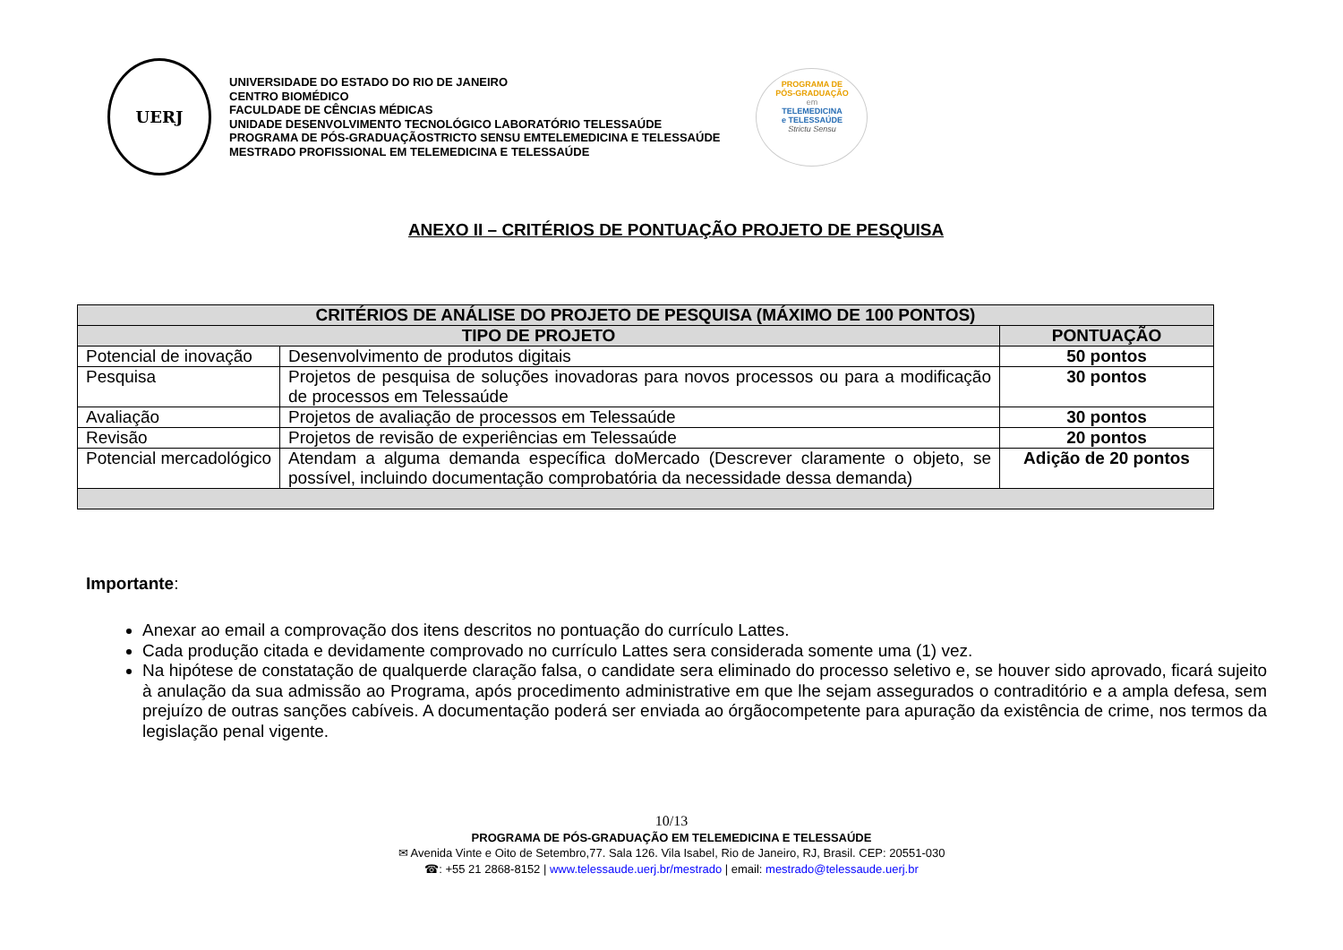UERJ
UNIVERSIDADE DO ESTADO DO RIO DE JANEIRO
CENTRO BIOMÉDICO
FACULDADE DE CÊNCIAS MÉDICAS
UNIDADE DESENVOLVIMENTO TECNOLÓGICO LABORATÓRIO TELESSAÚDE
PROGRAMA DE PÓS-GRADUAÇÃOSTRICTO SENSU EMTELEMEDICINA E TELESSAÚDE
MESTRADO PROFISSIONAL EM TELEMEDICINA E TELESSAÚDE
PROGRAMA DE
PÓS-GRADUAÇÃO
em
TELEMEDICINA
e TELESSAÚDE
Strictu Sensu
ANEXO II – CRITÉRIOS DE PONTUAÇÃO PROJETO DE PESQUISA
| CRITÉRIOS DE ANÁLISE DO PROJETO DE PESQUISA (MÁXIMO DE 100 PONTOS) | | |
| --- | --- | --- |
| TIPO DE PROJETO | | PONTUAÇÃO |
| Potencial de inovação | Desenvolvimento de produtos digitais | 50 pontos |
| Pesquisa | Projetos de pesquisa de soluções inovadoras para novos processos ou para a modificação de processos em Telessaúde | 30 pontos |
| Avaliação | Projetos de avaliação de processos em Telessaúde | 30 pontos |
| Revisão | Projetos de revisão de experiências em Telessaúde | 20 pontos |
| Potencial mercadológico | Atendam a alguma demanda específica doMercado (Descrever claramente o objeto, se possível, incluindo documentação comprobatória da necessidade dessa demanda) | Adição de 20 pontos |
Importante:
Anexar ao email a comprovação dos itens descritos no pontuação do currículo Lattes.
Cada produção citada e devidamente comprovado no currículo Lattes sera considerada somente uma (1) vez.
Na hipótese de constatação de qualquerde claração falsa, o candidate sera eliminado do processo seletivo e, se houver sido aprovado, ficará sujeito à anulação da sua admissão ao Programa, após procedimento administrative em que lhe sejam assegurados o contraditório e a ampla defesa, sem prejuízo de outras sanções cabíveis. A documentação poderá ser enviada ao órgãocompetente para apuração da existência de crime, nos termos da legislação penal vigente.
10/13
PROGRAMA DE PÓS-GRADUAÇÃO EM TELEMEDICINA E TELESSAÚDE
✉ Avenida Vinte e Oito de Setembro,77. Sala 126. Vila Isabel, Rio de Janeiro, RJ, Brasil. CEP: 20551-030
☎: +55 21 2868-8152 | www.telessaude.uerj.br/mestrado | email: mestrado@telessaude.uerj.br